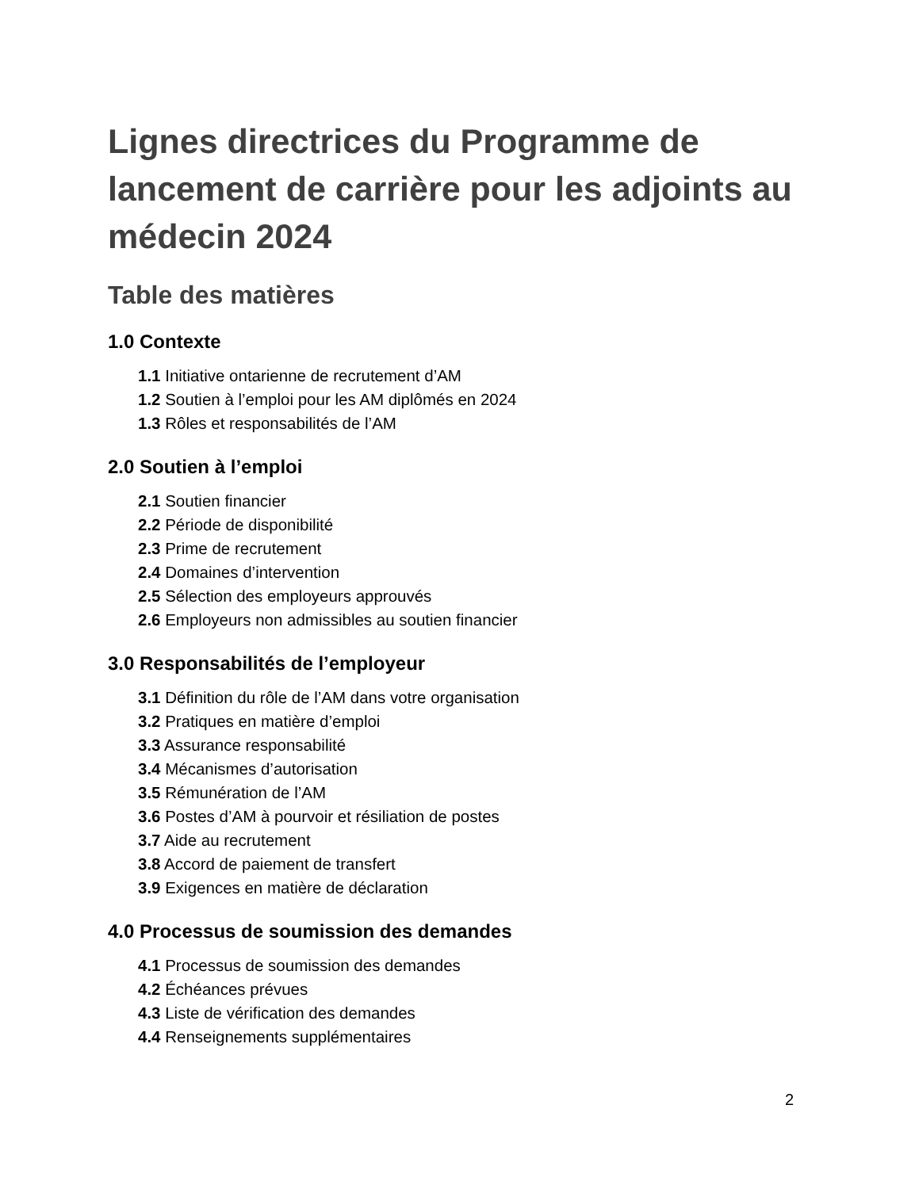Lignes directrices du Programme de lancement de carrière pour les adjoints au médecin 2024
Table des matières
1.0 Contexte
1.1 Initiative ontarienne de recrutement d’AM
1.2 Soutien à l’emploi pour les AM diplômés en 2024
1.3 Rôles et responsabilités de l’AM
2.0 Soutien à l’emploi
2.1 Soutien financier
2.2 Période de disponibilité
2.3 Prime de recrutement
2.4 Domaines d’intervention
2.5 Sélection des employeurs approuvés
2.6 Employeurs non admissibles au soutien financier
3.0 Responsabilités de l’employeur
3.1 Définition du rôle de l’AM dans votre organisation
3.2 Pratiques en matière d’emploi
3.3 Assurance responsabilité
3.4 Mécanismes d’autorisation
3.5 Rémunération de l’AM
3.6 Postes d’AM à pourvoir et résiliation de postes
3.7 Aide au recrutement
3.8 Accord de paiement de transfert
3.9 Exigences en matière de déclaration
4.0 Processus de soumission des demandes
4.1 Processus de soumission des demandes
4.2 Échéances prévues
4.3 Liste de vérification des demandes
4.4 Renseignements supplémentaires
2